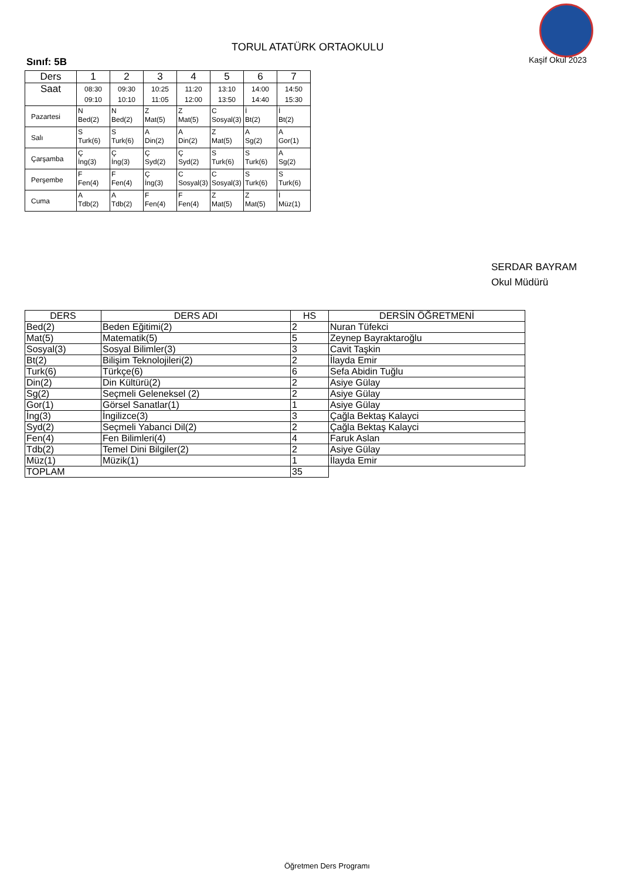TORUL ATATÜRK ORTAOKULU
Kaşif Okul 2023
Sınıf: 5B
| Ders | 1 | 2 | 3 | 4 | 5 | 6 | 7 |
| --- | --- | --- | --- | --- | --- | --- | --- |
| Saat | 08:30 09:10 | 09:30 10:10 | 10:25 11:05 | 11:20 12:00 | 13:10 13:50 | 14:00 14:40 | 14:50 15:30 |
| Pazartesi | N Bed(2) | N Bed(2) | Z Mat(5) | Z Mat(5) | C Sosyal(3) | İ Bt(2) | İ Bt(2) |
| Salı | S Turk(6) | S Turk(6) | A Din(2) | A Din(2) | Z Mat(5) | A Sg(2) | A Gor(1) |
| Çarşamba | Ç İng(3) | Ç İng(3) | Ç Syd(2) | Ç Syd(2) | S Turk(6) | S Turk(6) | A Sg(2) |
| Perşembe | F Fen(4) | F Fen(4) | Ç İng(3) | C Sosyal(3) | C Sosyal(3) | S Turk(6) | S Turk(6) |
| Cuma | A Tdb(2) | A Tdb(2) | F Fen(4) | F Fen(4) | Z Mat(5) | Z Mat(5) | İ Müz(1) |
SERDAR BAYRAM
Okul Müdürü
| DERS | DERS ADI | HS | DERSİN ÖĞRETMENİ |
| --- | --- | --- | --- |
| Bed(2) | Beden Eğitimi(2) | 2 | Nuran Tüfekci |
| Mat(5) | Matematik(5) | 5 | Zeynep Bayraktaroğlu |
| Sosyal(3) | Sosyal Bilimler(3) | 3 | Cavit Taşkin |
| Bt(2) | Bilişim Teknolojileri(2) | 2 | İlayda Emir |
| Turk(6) | Türkçe(6) | 6 | Sefa Abidin Tuğlu |
| Din(2) | Din Kültürü(2) | 2 | Asiye Gülay |
| Sg(2) | Seçmeli Geleneksel (2) | 2 | Asiye Gülay |
| Gor(1) | Görsel Sanatlar(1) | 1 | Asiye Gülay |
| İng(3) | İngilizce(3) | 3 | Çağla Bektaş Kalayci |
| Syd(2) | Seçmeli Yabanci Dil(2) | 2 | Çağla Bektaş Kalayci |
| Fen(4) | Fen Bilimleri(4) | 4 | Faruk Aslan |
| Tdb(2) | Temel Dini Bilgiler(2) | 2 | Asiye Gülay |
| Müz(1) | Müzik(1) | 1 | İlayda Emir |
| TOPLAM | | 35 | |
Öğretmen Ders Programı